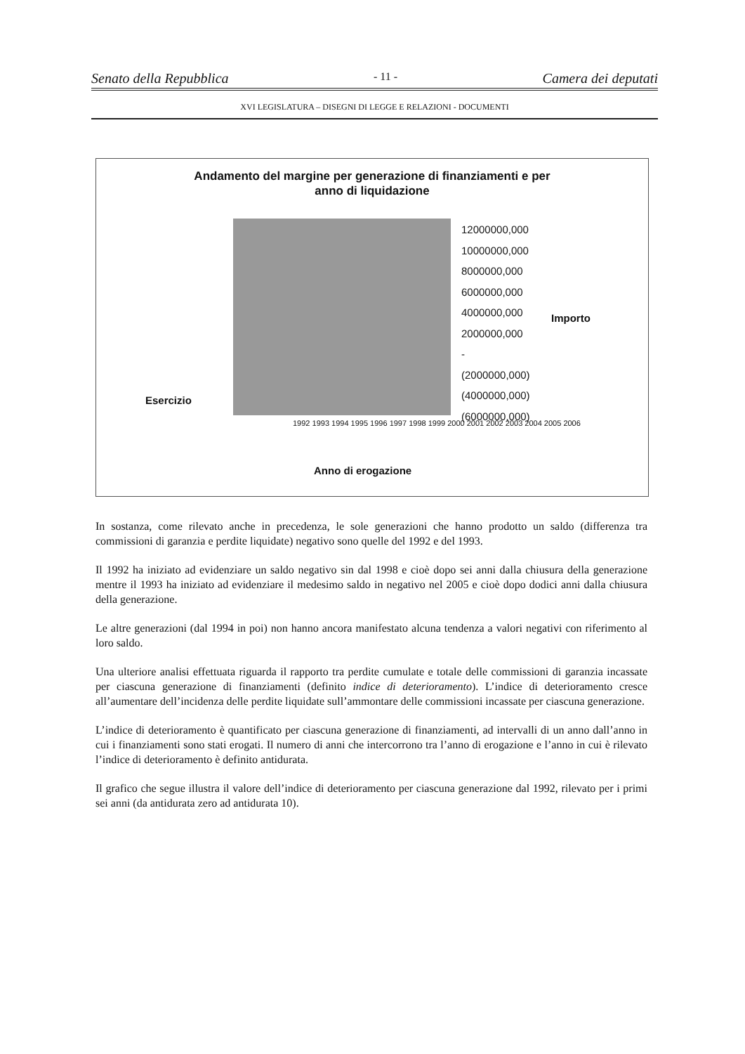Senato della Repubblica - 11 - Camera dei deputati
XVI LEGISLATURA – DISEGNI DI LEGGE E RELAZIONI - DOCUMENTI
Andamento del margine per generazione di finanziamenti e per
anno di liquidazione
12000000,000
10000000,000
8000000,000
6000000,000
4000000,000
2000000,000
-
(2000000,000)
(4000000,000)
(6000000,000)
Importo
Esercizio
1992 1993 1994 1995 1996 1997 1998 1999 2000 2001 2002 2003 2004 2005 2006
Anno di erogazione
In sostanza, come rilevato anche in precedenza, le sole generazioni che hanno prodotto un saldo (differenza tra commissioni di garanzia e perdite liquidate) negativo sono quelle del 1992 e del 1993.
Il 1992 ha iniziato ad evidenziare un saldo negativo sin dal 1998 e cioè dopo sei anni dalla chiusura della generazione mentre il 1993 ha iniziato ad evidenziare il medesimo saldo in negativo nel 2005 e cioè dopo dodici anni dalla chiusura della generazione.
Le altre generazioni (dal 1994 in poi) non hanno ancora manifestato alcuna tendenza a valori negativi con riferimento al loro saldo.
Una ulteriore analisi effettuata riguarda il rapporto tra perdite cumulate e totale delle commissioni di garanzia incassate per ciascuna generazione di finanziamenti (definito indice di deterioramento). L’indice di deterioramento cresce all’aumentare dell’incidenza delle perdite liquidate sull’ammontare delle commissioni incassate per ciascuna generazione.
L’indice di deterioramento è quantificato per ciascuna generazione di finanziamenti, ad intervalli di un anno dall’anno in cui i finanziamenti sono stati erogati. Il numero di anni che intercorrono tra l’anno di erogazione e l’anno in cui è rilevato l’indice di deterioramento è definito antidurata.
Il grafico che segue illustra il valore dell’indice di deterioramento per ciascuna generazione dal 1992, rilevato per i primi sei anni (da antidurata zero ad antidurata 10).